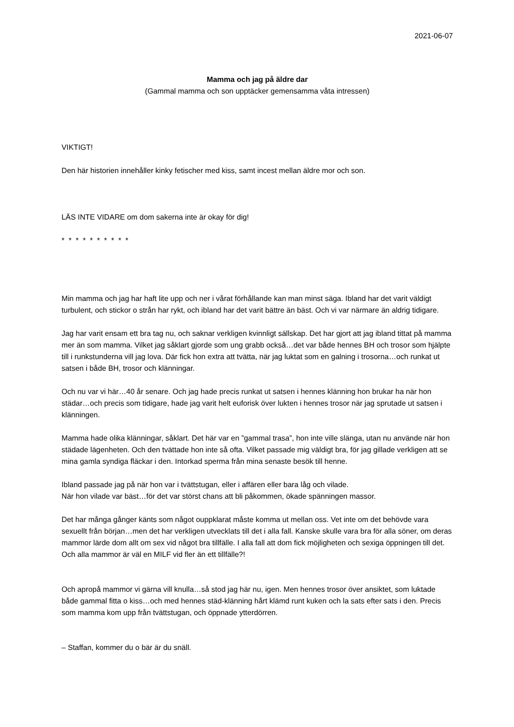2021-06-07
Mamma och jag på äldre dar
(Gammal mamma och son upptäcker gemensamma våta intressen)
VIKTIGT!
Den här historien innehåller kinky fetischer med kiss, samt incest mellan äldre mor och son.
LÄS INTE VIDARE om dom sakerna inte är okay för dig!
* * * * * * * * * *
Min mamma och jag har haft lite upp och ner i vårat förhållande kan man minst säga. Ibland har det varit väldigt turbulent, och stickor o strån har rykt, och ibland har det varit bättre än bäst. Och vi var närmare än aldrig tidigare.
Jag har varit ensam ett bra tag nu, och saknar verkligen kvinnligt sällskap. Det har gjort att jag ibland tittat på mamma mer än som mamma. Vilket jag såklart gjorde som ung grabb också…det var både hennes BH och trosor som hjälpte till i runkstunderna vill jag lova. Där fick hon extra att tvätta, när jag luktat som en galning i trosorna…och runkat ut satsen i både BH, trosor och klänningar.
Och nu var vi här…40 år senare. Och jag hade precis runkat ut satsen i hennes klänning hon brukar ha när hon städar…och precis som tidigare, hade jag varit helt euforisk över lukten i hennes trosor när jag sprutade ut satsen i klänningen.
Mamma hade olika klänningar, såklart. Det här var en ”gammal trasa”, hon inte ville slänga, utan nu använde när hon städade lägenheten. Och den tvättade hon inte så ofta. Vilket passade mig väldigt bra, för jag gillade verkligen att se mina gamla syndiga fläckar i den. Intorkad sperma från mina senaste besök till henne.
Ibland passade jag på när hon var i tvättstugan, eller i affären eller bara låg och vilade.
När hon vilade var bäst…för det var störst chans att bli påkommen, ökade spänningen massor.
Det har många gånger känts som något ouppklarat måste komma ut mellan oss. Vet inte om det behövde vara sexuellt från början…men det har verkligen utvecklats till det i alla fall. Kanske skulle vara bra för alla söner, om deras mammor lärde dom allt om sex vid något bra tillfälle. I alla fall att dom fick möjligheten och sexiga öppningen till det. Och alla mammor är väl en MILF vid fler än ett tillfälle?!
Och apropå mammor vi gärna vill knulla…så stod jag här nu, igen. Men hennes trosor över ansiktet, som luktade både gammal fitta o kiss…och med hennes städ-klänning hårt klämd runt kuken och la sats efter sats i den. Precis som mamma kom upp från tvättstugan, och öppnade ytterdörren.
– Staffan, kommer du o bär är du snäll.